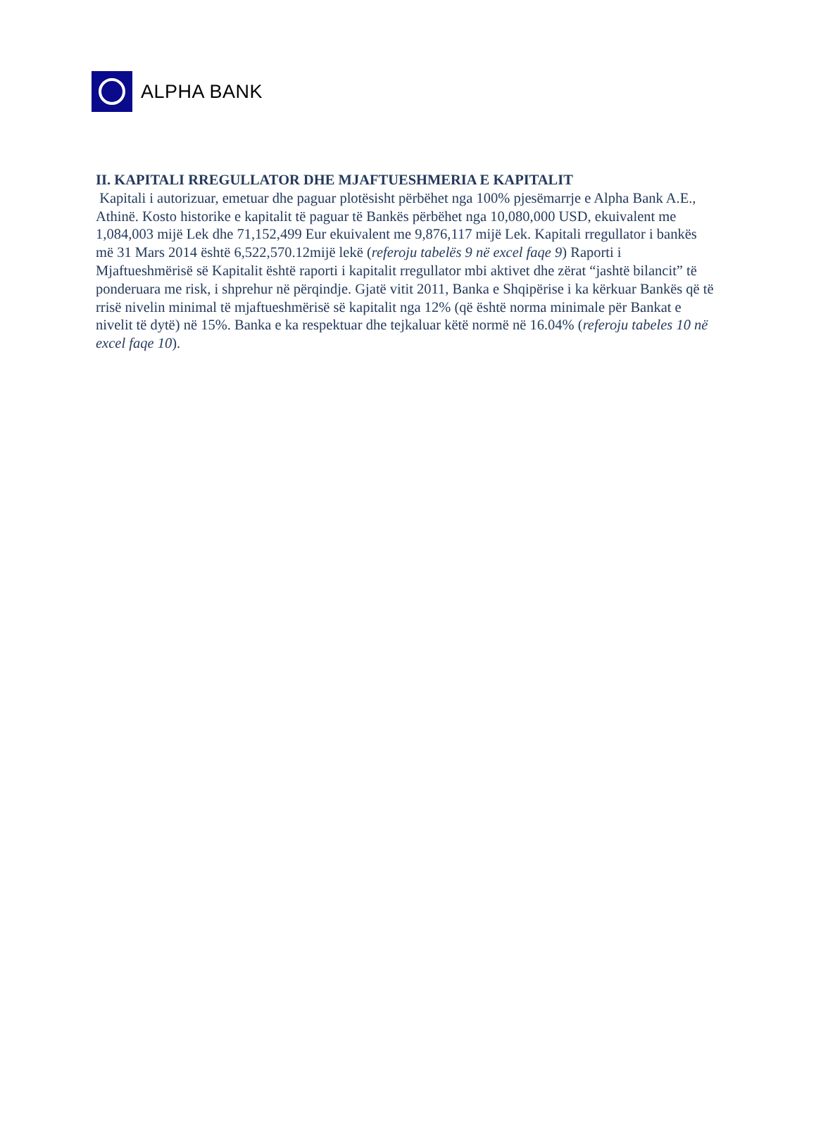ALPHA BANK
II. KAPITALI RREGULLATOR DHE MJAFTUESHMERIA E KAPITALIT
Kapitali i autorizuar, emetuar dhe paguar plotësisht përbëhet nga 100% pjesëmarrje e Alpha Bank A.E., Athinë. Kosto historike e kapitalit të paguar të Bankës përbëhet nga 10,080,000 USD, ekuivalent me 1,084,003 mijë Lek dhe 71,152,499 Eur ekuivalent me 9,876,117 mijë Lek. Kapitali rregullator i bankës më 31 Mars 2014 është 6,522,570.12mijë lekë (referoju tabelës 9 në excel faqe 9) Raporti i Mjaftueshmërisë së Kapitalit është raporti i kapitalit rregullator mbi aktivet dhe zërat “jashtë bilancit” të ponderuara me risk, i shprehur në përqindje. Gjatë vitit 2011, Banka e Shqipërise i ka kërkuar Bankës që të rrisë nivelin minimal të mjaftueshmërisë së kapitalit nga 12% (që është norma minimale për Bankat e nivelit të dytë) në 15%. Banka e ka respektuar dhe tejkaluar këtë normë në 16.04% (referoju tabeles 10 në excel faqe 10).